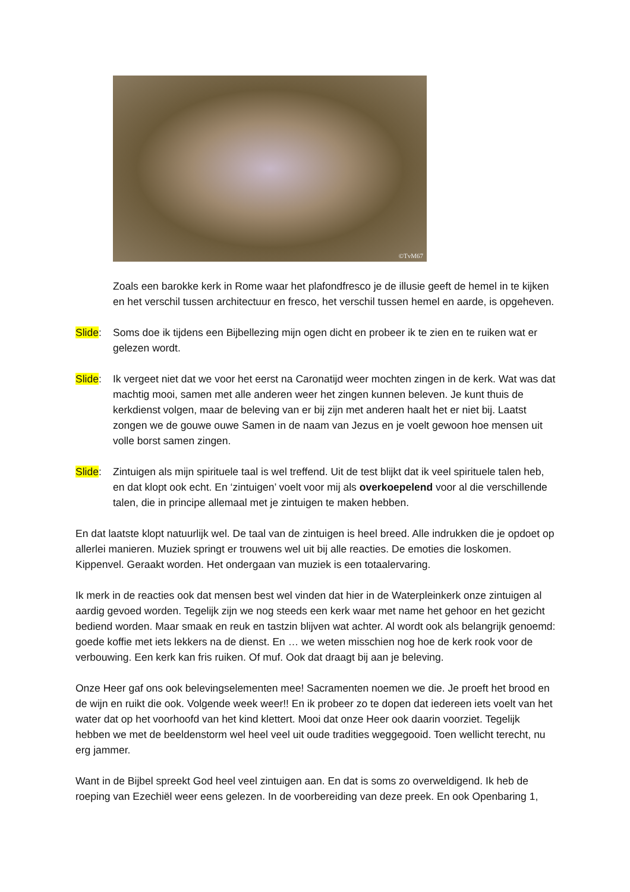©TvM67
Zoals een barokke kerk in Rome waar het plafondfresco je de illusie geeft de hemel in te kijken en het verschil tussen architectuur en fresco, het verschil tussen hemel en aarde, is opgeheven.
Slide: Soms doe ik tijdens een Bijbellezing mijn ogen dicht en probeer ik te zien en te ruiken wat er gelezen wordt.
Slide: Ik vergeet niet dat we voor het eerst na Caronatijd weer mochten zingen in de kerk. Wat was dat machtig mooi, samen met alle anderen weer het zingen kunnen beleven. Je kunt thuis de kerkdienst volgen, maar de beleving van er bij zijn met anderen haalt het er niet bij. Laatst zongen we de gouwe ouwe Samen in de naam van Jezus en je voelt gewoon hoe mensen uit volle borst samen zingen.
Slide: Zintuigen als mijn spirituele taal is wel treffend. Uit de test blijkt dat ik veel spirituele talen heb, en dat klopt ook echt. En ‘zintuigen’ voelt voor mij als overkoepelend voor al die verschillende talen, die in principe allemaal met je zintuigen te maken hebben.
En dat laatste klopt natuurlijk wel. De taal van de zintuigen is heel breed. Alle indrukken die je opdoet op allerlei manieren. Muziek springt er trouwens wel uit bij alle reacties. De emoties die loskomen. Kippenvel. Geraakt worden. Het ondergaan van muziek is een totaalervaring.
Ik merk in de reacties ook dat mensen best wel vinden dat hier in de Waterpleinkerk onze zintuigen al aardig gevoed worden. Tegelijk zijn we nog steeds een kerk waar met name het gehoor en het gezicht bediend worden. Maar smaak en reuk en tastzin blijven wat achter. Al wordt ook als belangrijk genoemd: goede koffie met iets lekkers na de dienst. En … we weten misschien nog hoe de kerk rook voor de verbouwing. Een kerk kan fris ruiken. Of muf. Ook dat draagt bij aan je beleving.
Onze Heer gaf ons ook belevingselementen mee! Sacramenten noemen we die. Je proeft het brood en de wijn en ruikt die ook. Volgende week weer!! En ik probeer zo te dopen dat iedereen iets voelt van het water dat op het voorhoofd van het kind klettert. Mooi dat onze Heer ook daarin voorziet. Tegelijk hebben we met de beeldenstorm wel heel veel uit oude tradities weggegooid. Toen wellicht terecht, nu erg jammer.
Want in de Bijbel spreekt God heel veel zintuigen aan. En dat is soms zo overweldigend. Ik heb de roeping van Ezechiël weer eens gelezen. In de voorbereiding van deze preek. En ook Openbaring 1,